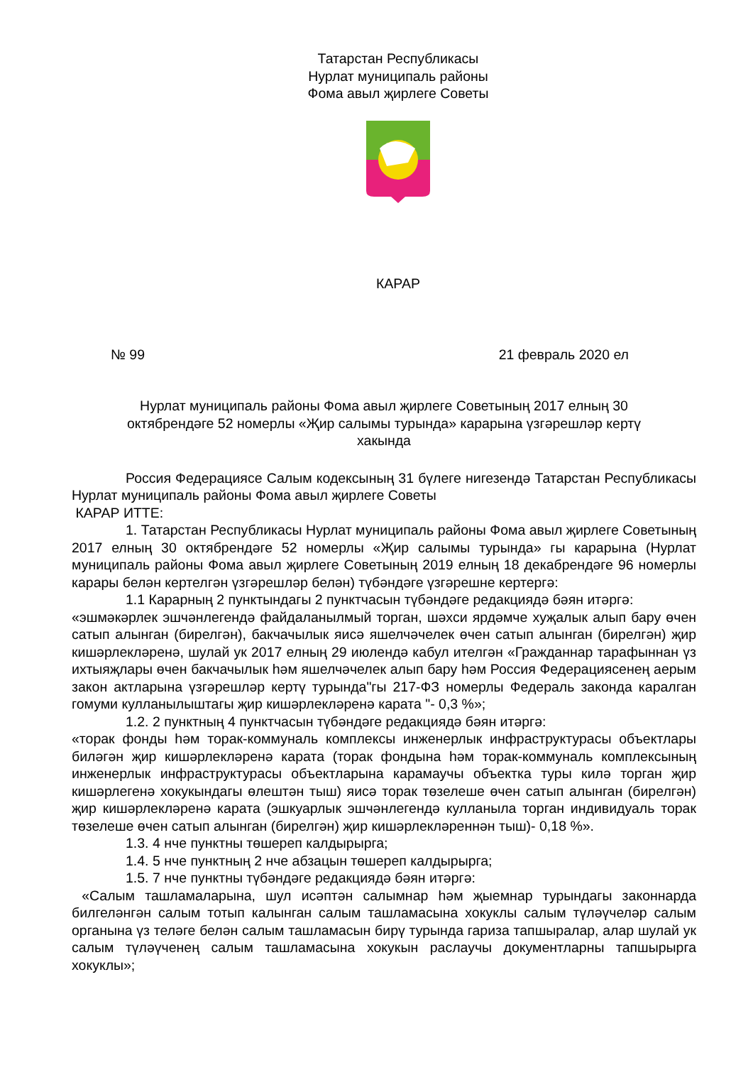Татарстан Республикасы
Нурлат муниципаль районы
Фома авыл җирлеге Советы
КАРАР
№ 99 21 февраль 2020 ел
Нурлат муниципаль районы Фома авыл җирлеге Советының 2017 елның 30 октябрендәге 52 номерлы «Җир салымы турында» карарына үзгәрешләр кертү хакында
Россия Федерациясе Салым кодексының 31 бүлеге нигезендә Татарстан Республикасы Нурлат муниципаль районы Фома авыл җирлеге Советы
КАРАР ИТТЕ:
1. Татарстан Республикасы Нурлат муниципаль районы Фома авыл җирлеге Советының 2017 елның 30 октябрендәге 52 номерлы «Җир салымы турында» гы карарына (Нурлат муниципаль районы Фома авыл җирлеге Советының 2019 елның 18 декабрендәге 96 номерлы карары белән кертелгән үзгәрешләр белән) түбәндәге үзгәрешне кертергә:
1.1 Карарның 2 пунктындагы 2 пунктчасын түбәндәге редакциядә бәян итәргә:
«эшмәкәрлек эшчәнлегендә файдаланылмый торган, шәхси ярдәмче хуҗалык алып бару өчен сатып алынган (бирелгән), бакчачылык яисә яшелчәчелек өчен сатып алынган (бирелгән) җир кишәрлекләренә, шулай ук 2017 елның 29 июлендә кабул ителгән «Гражданнар тарафыннан үз ихтыяҗлары өчен бакчачылык һәм яшелчәчелек алып бару һәм Россия Федерациясенең аерым закон актларына үзгәрешләр кертү турында"гы 217-ФЗ номерлы Федераль законда каралган гомуми кулланылыштагы җир кишәрлекләренә карата "- 0,3 %»;
1.2. 2 пунктның 4 пунктчасын түбәндәге редакциядә бәян итәргә:
«торак фонды һәм торак-коммуналь комплексы инженерлык инфраструктурасы объектлары биләгән җир кишәрлекләренә карата (торак фондына һәм торак-коммуналь комплексының инженерлык инфраструктурасы объектларына карамаучы объектка туры килә торган җир кишәрлегенә хокукындагы өлештән тыш) яисә торак төзелеше өчен сатып алынган (бирелгән) җир кишәрлекләренә карата (эшкуарлык эшчәнлегендә кулланыла торган индивидуаль торак төзелеше өчен сатып алынган (бирелгән) җир кишәрлекләреннән тыш)- 0,18 %».
1.3. 4 нче пунктны төшереп калдырырга;
1.4. 5 нче пунктның 2 нче абзацын төшереп калдырырга;
1.5. 7 нче пунктны түбәндәге редакциядә бәян итәргә:
«Салым ташламаларына, шул исәптән салымнар һәм җыемнар турындагы законнарда билгеләнгән салым тотып калынган салым ташламасына хокуклы салым түләүчеләр салым органына үз теләге белән салым ташламасын бирү турында гариза тапшыралар, алар шулай ук салым түләүченең салым ташламасына хокукын раслаучы документларны тапшырырга хокуклы»;